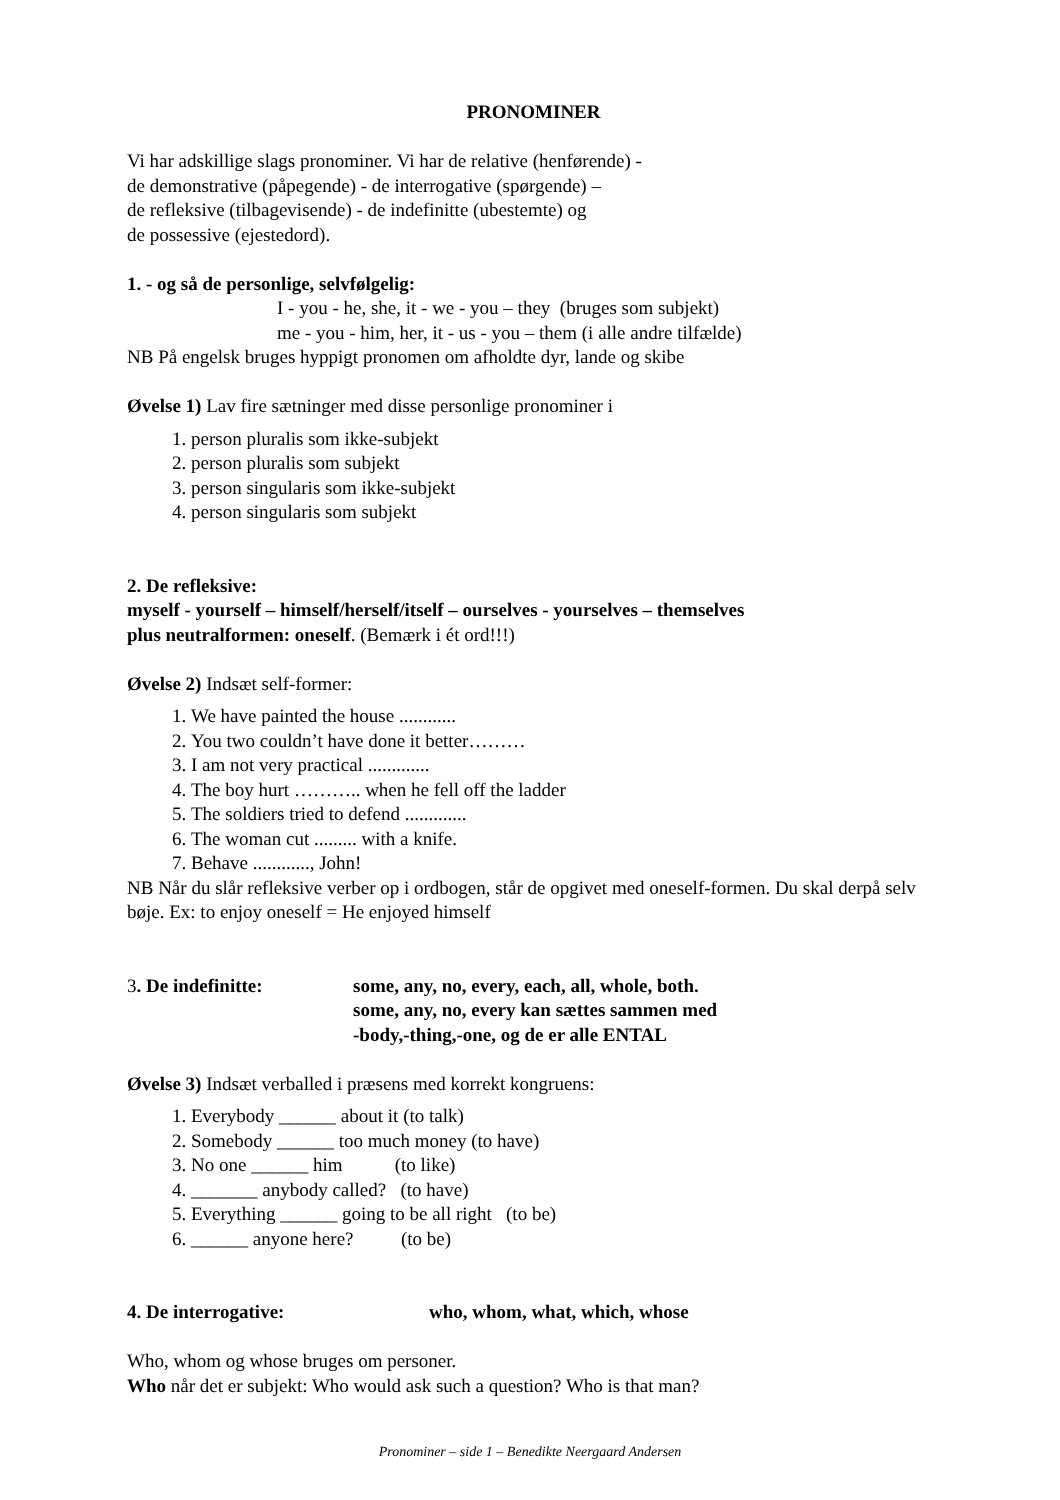PRONOMINER
Vi har adskillige slags pronominer. Vi har de relative (henførende) -
de demonstrative (påpegende) - de interrogative (spørgende) –
de refleksive (tilbagevisende) - de indefinitte (ubestemte) og
de possessive (ejestedord).
1. - og så de personlige, selvfølgelig:
I - you - he, she, it - we - you – they (bruges som subjekt)
me - you - him, her, it - us - you – them (i alle andre tilfælde)
NB På engelsk bruges hyppigt pronomen om afholdte dyr, lande og skibe
Øvelse 1) Lav fire sætninger med disse personlige pronominer i
1. person pluralis som ikke-subjekt
2. person pluralis som subjekt
3. person singularis som ikke-subjekt
4. person singularis som subjekt
2. De refleksive:
myself - yourself – himself/herself/itself – ourselves - yourselves – themselves
plus neutralformen: oneself. (Bemærk i ét ord!!!)
Øvelse 2) Indsæt self-former:
1. We have painted the house ............
2. You two couldn’t have done it better………
3. I am not very practical .............
4. The boy hurt ……….. when he fell off the ladder
5. The soldiers tried to defend .............
6. The woman cut ......... with a knife.
7. Behave ............, John!
NB Når du slår refleksive verber op i ordbogen, står de opgivet med oneself-formen. Du skal derpå selv bøje. Ex: to enjoy oneself = He enjoyed himself
3. De indefinitte: some, any, no, every, each, all, whole, both.
some, any, no, every kan sættes sammen med
-body,-thing,-one, og de er alle ENTAL
Øvelse 3) Indsæt verballed i præsens med korrekt kongruens:
1. Everybody ______ about it (to talk)
2. Somebody ______ too much money (to have)
3. No one ______ him (to like)
4. _______ anybody called? (to have)
5. Everything ______ going to be all right (to be)
6. ______ anyone here? (to be)
4. De interrogative: who, whom, what, which, whose
Who, whom og whose bruges om personer.
Who når det er subjekt: Who would ask such a question? Who is that man?
Pronominer – side 1 – Benedikte Neergaard Andersen